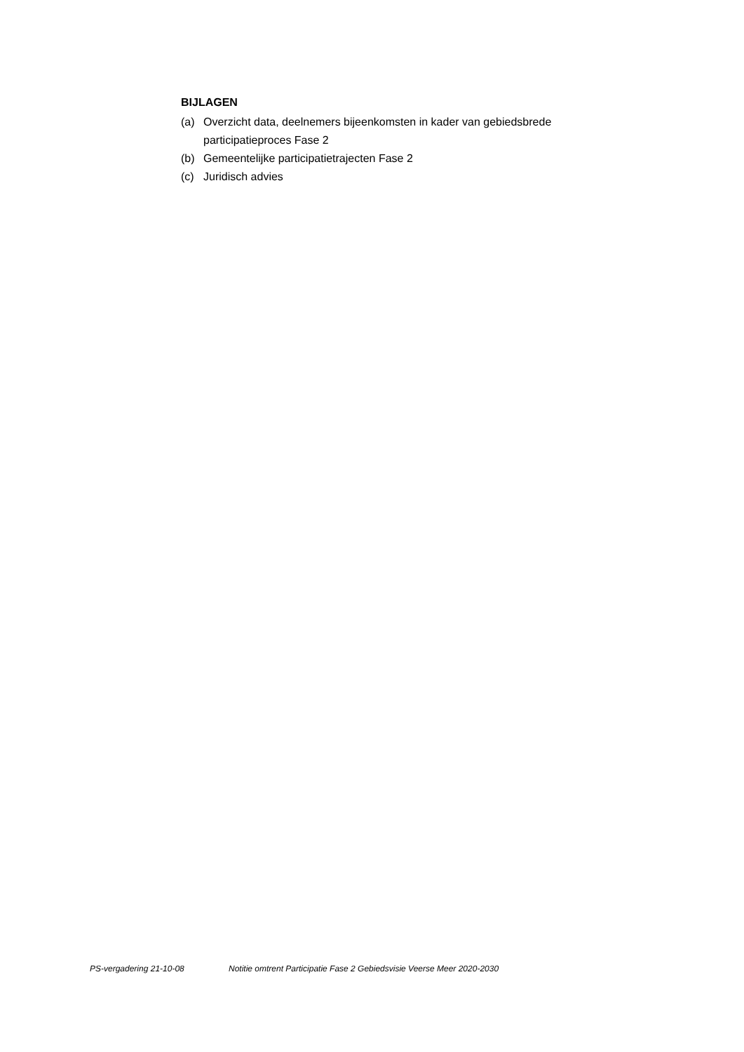BIJLAGEN
(a) Overzicht data, deelnemers bijeenkomsten in kader van gebiedsbrede participatieproces Fase 2
(b) Gemeentelijke participatietrajecten Fase 2
(c) Juridisch advies
PS-vergadering 21-10-08 Notitie omtrent Participatie Fase 2 Gebiedsvisie Veerse Meer 2020-2030